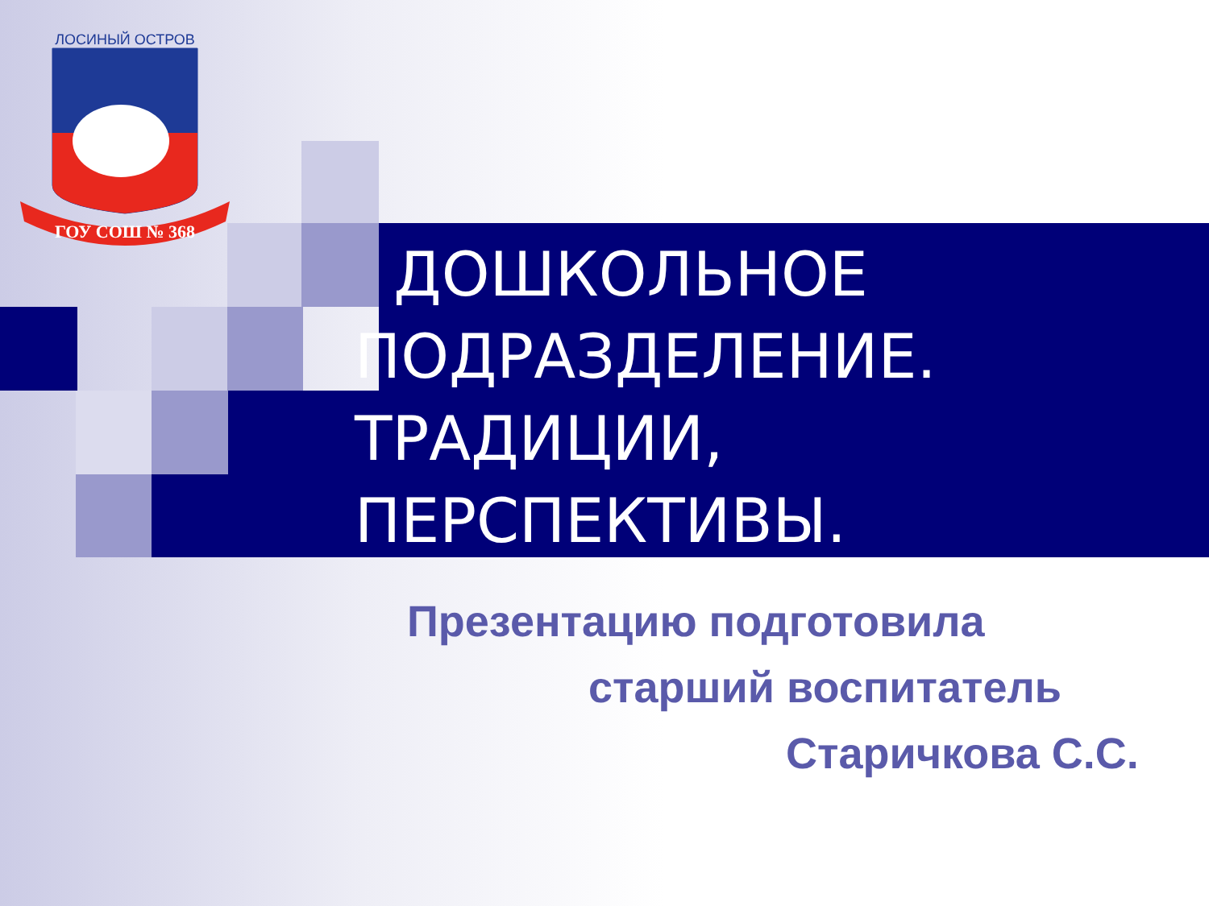ГОУ СОШ № 368
ЛОСИНЫЙ ОСТРОВ
ДОШКОЛЬНОЕ
ПОДРАЗДЕЛЕНИЕ.
ТРАДИЦИИ,
ПЕРСПЕКТИВЫ.
Презентацию подготовила
старший воспитатель
Старичкова С.С.